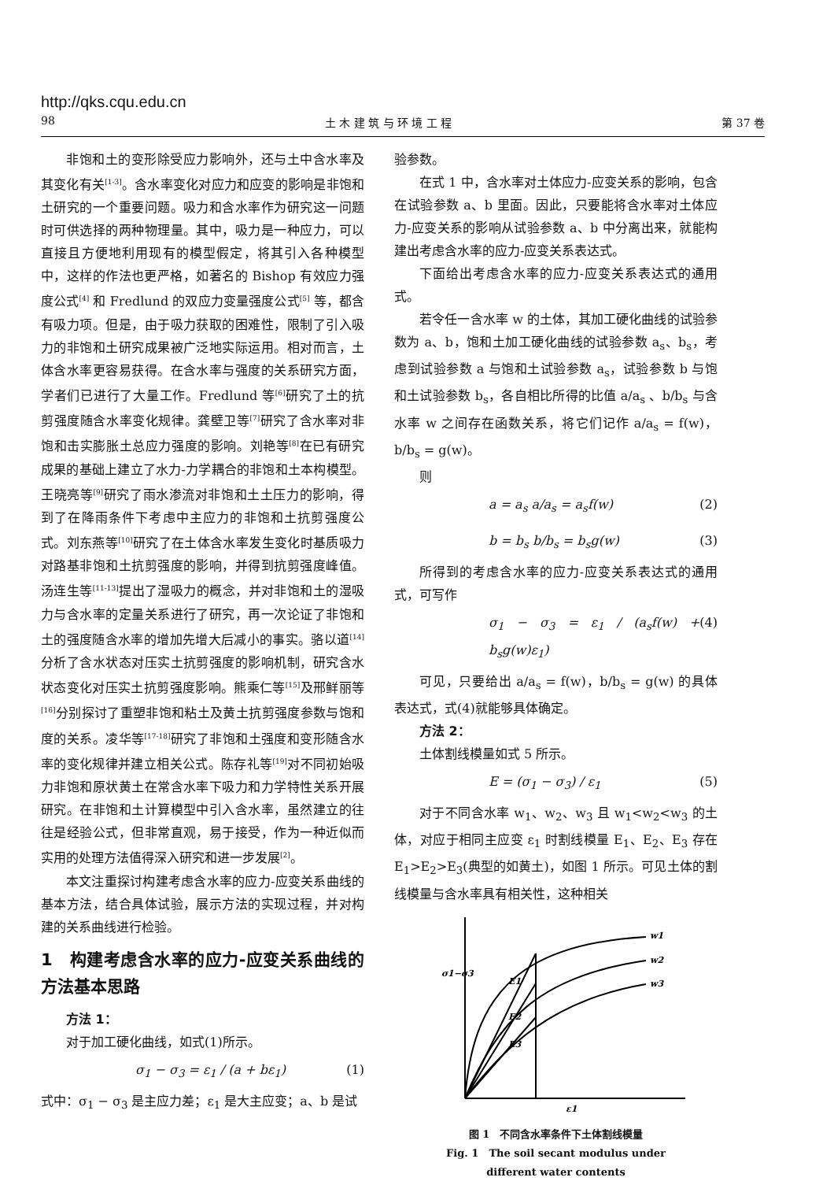http://qks.cqu.edu.cn
98 土 木 建 筑 与 环 境 工 程 第 37 卷
非饱和土的变形除受应力影响外，还与土中含水率及其变化有关<sup>[1-3]</sup>。含水率变化对应力和应变的影响是非饱和土研究的一个重要问题。吸力和含水率作为研究这一问题时可供选择的两种物理量。其中，吸力是一种应力，可以直接且方便地利用现有的模型假定，将其引入各种模型中，这样的作法也更严格，如著名的 Bishop 有效应力强度公式<sup>[4]</sup> 和 Fredlund 的双应力变量强度公式<sup>[5]</sup> 等，都含有吸力项。但是，由于吸力获取的困难性，限制了引入吸力的非饱和土研究成果被广泛地实际运用。相对而言，土体含水率更容易获得。在含水率与强度的关系研究方面，学者们已进行了大量工作。Fredlund 等<sup>[6]</sup>研究了土的抗剪强度随含水率变化规律。龚壁卫等<sup>[7]</sup>研究了含水率对非饱和击实膨胀土总应力强度的影响。刘艳等<sup>[8]</sup>在已有研究成果的基础上建立了水力-力学耦合的非饱和土本构模型。王晓亮等<sup>[9]</sup>研究了雨水渗流对非饱和土土压力的影响，得到了在降雨条件下考虑中主应力的非饱和土抗剪强度公式。刘东燕等<sup>[10]</sup>研究了在土体含水率发生变化时基质吸力对路基非饱和土抗剪强度的影响，并得到抗剪强度峰值。汤连生等<sup>[11-13]</sup>提出了湿吸力的概念，并对非饱和土的湿吸力与含水率的定量关系进行了研究，再一次论证了非饱和土的强度随含水率的增加先增大后减小的事实。骆以道<sup>[14]</sup>分析了含水状态对压实土抗剪强度的影响机制，研究含水状态变化对压实土抗剪强度影响。熊乘仁等<sup>[15]</sup>及邢鲜丽等<sup>[16]</sup>分别探讨了重塑非饱和粘土及黄土抗剪强度参数与饱和度的关系。凌华等<sup>[17-18]</sup>研究了非饱和土强度和变形随含水率的变化规律并建立相关公式。陈存礼等<sup>[19]</sup>对不同初始吸力非饱和原状黄土在常含水率下吸力和力学特性关系开展研究。在非饱和土计算模型中引入含水率，虽然建立的往往是经验公式，但非常直观，易于接受，作为一种近似而实用的处理方法值得深入研究和进一步发展<sup>[2]</sup>。
本文注重探讨构建考虑含水率的应力-应变关系曲线的基本方法，结合具体试验，展示方法的实现过程，并对构建的关系曲线进行检验。
1　构建考虑含水率的应力-应变关系曲线的方法基本思路
方法 1：
对于加工硬化曲线，如式(1)所示。
σ<sub>1</sub> − σ<sub>3</sub> = ε<sub>1</sub> / (a + bε<sub>1</sub>) (1)
式中：σ<sub>1</sub> − σ<sub>3</sub> 是主应力差；ε<sub>1</sub> 是大主应变；a、b 是试
验参数。
在式 1 中，含水率对土体应力-应变关系的影响，包含在试验参数 a、b 里面。因此，只要能将含水率对土体应力-应变关系的影响从试验参数 a、b 中分离出来，就能构建出考虑含水率的应力-应变关系表达式。
下面给出考虑含水率的应力-应变关系表达式的通用式。
若令任一含水率 w 的土体，其加工硬化曲线的试验参数为 a、b，饱和土加工硬化曲线的试验参数 a<sub>s</sub>、b<sub>s</sub>，考虑到试验参数 a 与饱和土试验参数 a<sub>s</sub>，试验参数 b 与饱和土试验参数 b<sub>s</sub>，各自相比所得的比值 a/a<sub>s</sub> 、b/b<sub>s</sub> 与含水率 w 之间存在函数关系，将它们记作 a/a<sub>s</sub> = f(w)，b/b<sub>s</sub> = g(w)。
则
a = a<sub>s</sub> a/a<sub>s</sub> = a<sub>s</sub>f(w) (2)
b = b<sub>s</sub> b/b<sub>s</sub> = b<sub>s</sub>g(w) (3)
所得到的考虑含水率的应力-应变关系表达式的通用式，可写作
σ<sub>1</sub> − σ<sub>3</sub> = ε<sub>1</sub> / (a<sub>s</sub>f(w) + b<sub>s</sub>g(w)ε<sub>1</sub>) (4)
可见，只要给出 a/a<sub>s</sub> = f(w)，b/b<sub>s</sub> = g(w) 的具体表达式，式(4)就能够具体确定。
方法 2：
土体割线模量如式 5 所示。
E = (σ<sub>1</sub> − σ<sub>3</sub>) / ε<sub>1</sub> (5)
对于不同含水率 w<sub>1</sub>、w<sub>2</sub>、w<sub>3</sub> 且 w<sub>1</sub><w<sub>2</sub><w<sub>3</sub> 的土体，对应于相同主应变 ε<sub>1</sub> 时割线模量 E<sub>1</sub>、E<sub>2</sub>、E<sub>3</sub> 存在 E<sub>1</sub>>E<sub>2</sub>>E<sub>3</sub>(典型的如黄土)，如图 1 所示。可见土体的割线模量与含水率具有相关性，这种相关
w1
w2
w3
E1
E2
E3
ε1
σ1−σ3
图 1　不同含水率条件下土体割线模量
Fig. 1　The soil secant modulus under
different water contents